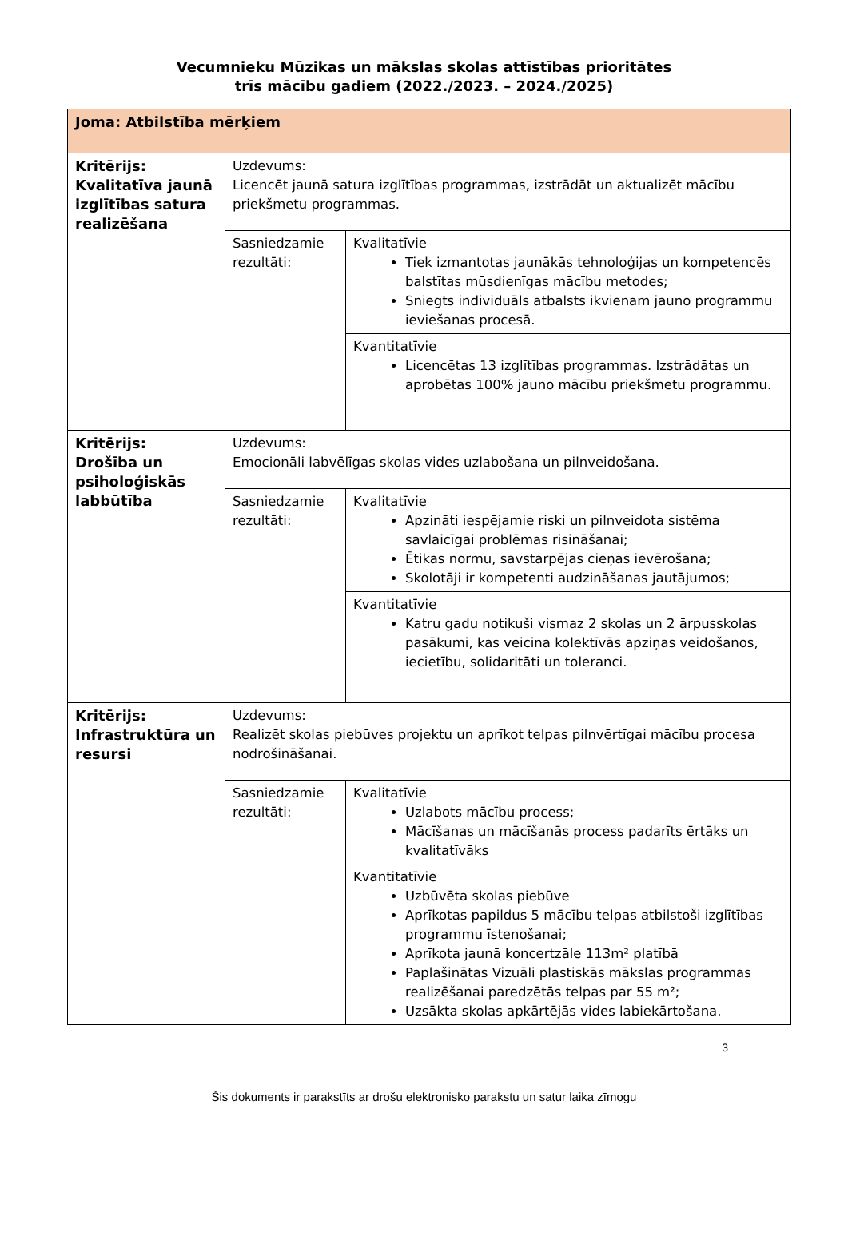Vecumnieku Mūzikas un mākslas skolas attīstības prioritātes
trīs mācību gadiem (2022./2023. – 2024./2025)
| Joma: Atbilstība mērķiem | | |
| Kritērijs: Kvalitatīva jaunā izglītības satura realizēšana | Uzdevums: Licencēt jaunā satura izglītības programmas, izstrādāt un aktualizēt mācību priekšmetu programmas. | |
| | Sasniedzamie rezultāti: | Kvalitatīvie Tiek izmantotas jaunākās tehnoloģijas un kompetencēs balstītas mūsdienīgas mācību metodes; Sniegts individuāls atbalsts ikvienam jauno programmu ieviešanas procesā. |
| | | Kvantitatīvie Licencētas 13 izglītības programmas. Izstrādātas un aprobētas 100% jauno mācību priekšmetu programmu. |
| Kritērijs: Drošība un psiholoģiskās labbūtība | Uzdevums: Emocionāli labvēlīgas skolas vides uzlabošana un pilnveidošana. | |
| | Sasniedzamie rezultāti: | Kvalitatīvie Apzināti iespējamie riski un pilnveidota sistēma savlaicīgai problēmas risināšanai; Ētikas normu, savstarpējas cieņas ievērošana; Skolotāji ir kompetenti audzināšanas jautājumos; |
| | | Kvantitatīvie Katru gadu notikuši vismaz 2 skolas un 2 ārpusskolas pasākumi, kas veicina kolektīvās apziņas veidošanos, iecietību, solidaritāti un toleranci. |
| Kritērijs: Infrastruktūra un resursi | Uzdevums: Realizēt skolas piebūves projektu un aprīkot telpas pilnvērtīgai mācību procesa nodrošināšanai. | |
| | Sasniedzamie rezultāti: | Kvalitatīvie Uzlabots mācību process; Mācīšanas un mācīšanās process padarīts ērtāks un kvalitatīvāks |
| | | Kvantitatīvie Uzbūvēta skolas piebūve Aprīkotas papildus 5 mācību telpas atbilstoši izglītības programmu īstenošanai; Aprīkota jaunā koncertzāle 113m² platībā Paplašinātas Vizuāli plastiskās mākslas programmas realizēšanai paredzētās telpas par 55 m²; Uzsākta skolas apkārtējās vides labiekārtošana. |
3
Šis dokuments ir parakstīts ar drošu elektronisko parakstu un satur laika zīmogu